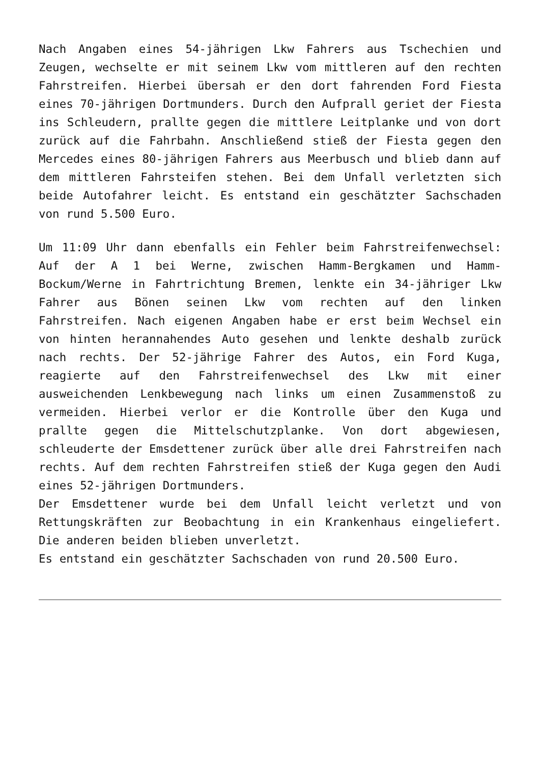Nach Angaben eines 54-jährigen Lkw Fahrers aus Tschechien und Zeugen, wechselte er mit seinem Lkw vom mittleren auf den rechten Fahrstreifen. Hierbei übersah er den dort fahrenden Ford Fiesta eines 70-jährigen Dortmunders. Durch den Aufprall geriet der Fiesta ins Schleudern, prallte gegen die mittlere Leitplanke und von dort zurück auf die Fahrbahn. Anschließend stieß der Fiesta gegen den Mercedes eines 80-jährigen Fahrers aus Meerbusch und blieb dann auf dem mittleren Fahrsteifen stehen. Bei dem Unfall verletzten sich beide Autofahrer leicht. Es entstand ein geschätzter Sachschaden von rund 5.500 Euro.
Um 11:09 Uhr dann ebenfalls ein Fehler beim Fahrstreifenwechsel: Auf der A 1 bei Werne, zwischen Hamm-Bergkamen und Hamm-Bockum/Werne in Fahrtrichtung Bremen, lenkte ein 34-jähriger Lkw Fahrer aus Bönen seinen Lkw vom rechten auf den linken Fahrstreifen. Nach eigenen Angaben habe er erst beim Wechsel ein von hinten herannahendes Auto gesehen und lenkte deshalb zurück nach rechts. Der 52-jährige Fahrer des Autos, ein Ford Kuga, reagierte auf den Fahrstreifenwechsel des Lkw mit einer ausweichenden Lenkbewegung nach links um einen Zusammenstoß zu vermeiden. Hierbei verlor er die Kontrolle über den Kuga und prallte gegen die Mittelschutzplanke. Von dort abgewiesen, schleuderte der Emsdettener zurück über alle drei Fahrstreifen nach rechts. Auf dem rechten Fahrstreifen stieß der Kuga gegen den Audi eines 52-jährigen Dortmunders.
Der Emsdettener wurde bei dem Unfall leicht verletzt und von Rettungskräften zur Beobachtung in ein Krankenhaus eingeliefert. Die anderen beiden blieben unverletzt.
Es entstand ein geschätzter Sachschaden von rund 20.500 Euro.